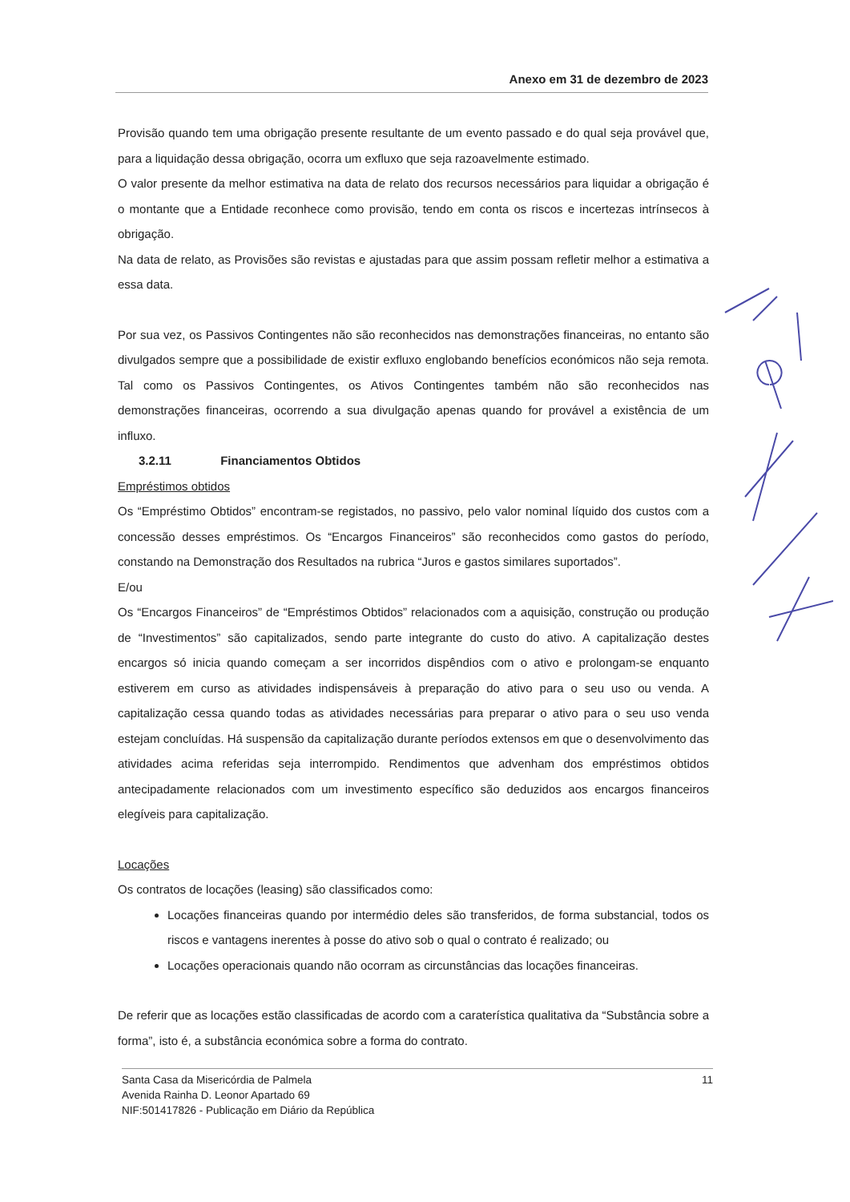Anexo em 31 de dezembro de 2023
Provisão quando tem uma obrigação presente resultante de um evento passado e do qual seja provável que, para a liquidação dessa obrigação, ocorra um exfluxo que seja razoavelmente estimado.
O valor presente da melhor estimativa na data de relato dos recursos necessários para liquidar a obrigação é o montante que a Entidade reconhece como provisão, tendo em conta os riscos e incertezas intrínsecos à obrigação.
Na data de relato, as Provisões são revistas e ajustadas para que assim possam refletir melhor a estimativa a essa data.
Por sua vez, os Passivos Contingentes não são reconhecidos nas demonstrações financeiras, no entanto são divulgados sempre que a possibilidade de existir exfluxo englobando benefícios económicos não seja remota. Tal como os Passivos Contingentes, os Ativos Contingentes também não são reconhecidos nas demonstrações financeiras, ocorrendo a sua divulgação apenas quando for provável a existência de um influxo.
3.2.11 Financiamentos Obtidos
Empréstimos obtidos
Os “Empréstimo Obtidos” encontram-se registados, no passivo, pelo valor nominal líquido dos custos com a concessão desses empréstimos. Os “Encargos Financeiros” são reconhecidos como gastos do período, constando na Demonstração dos Resultados na rubrica “Juros e gastos similares suportados”.
E/ou
Os “Encargos Financeiros” de “Empréstimos Obtidos” relacionados com a aquisição, construção ou produção de “Investimentos” são capitalizados, sendo parte integrante do custo do ativo. A capitalização destes encargos só inicia quando começam a ser incorridos dispêndios com o ativo e prolongam-se enquanto estiverem em curso as atividades indispensáveis à preparação do ativo para o seu uso ou venda. A capitalização cessa quando todas as atividades necessárias para preparar o ativo para o seu uso venda estejam concluídas. Há suspensão da capitalização durante períodos extensos em que o desenvolvimento das atividades acima referidas seja interrompido. Rendimentos que advenham dos empréstimos obtidos antecipadamente relacionados com um investimento específico são deduzidos aos encargos financeiros elegíveis para capitalização.
Locações
Os contratos de locações (leasing) são classificados como:
Locações financeiras quando por intermédio deles são transferidos, de forma substancial, todos os riscos e vantagens inerentes à posse do ativo sob o qual o contrato é realizado; ou
Locações operacionais quando não ocorram as circunstâncias das locações financeiras.
De referir que as locações estão classificadas de acordo com a caraterística qualitativa da “Substância sobre a forma”, isto é, a substância económica sobre a forma do contrato.
Santa Casa da Misericórdia de Palmela
Avenida Rainha D. Leonor Apartado 69
NIF:501417826 - Publicação em Diário da República
11